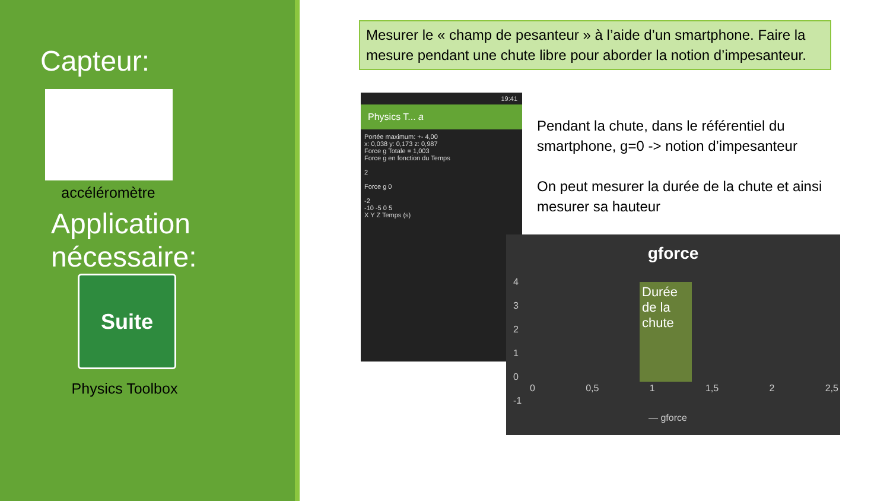Capteur:
accéléromètre
Application nécessaire:
Suite
Physics Toolbox
Mesurer le « champ de pesanteur » à l’aide d’un smartphone. Faire la mesure pendant une chute libre pour aborder la notion d’impesanteur.
19:41
Physics T... a
Portée maximum: +- 4,00
x: 0,038 y: 0,173 z: 0,987
Force g Totale = 1,003
Force g en fonction du Temps
2
Force g 0
-2
-10 -5 0 5
X Y Z Temps (s)
Pendant la chute, dans le référentiel du smartphone, g=0 -> notion d’impesanteur
On peut mesurer la durée de la chute et ainsi mesurer sa hauteur
gforce
Durée de la chute
4
3
2
1
0
-1
0 0,5 1 1,5 2 2,5
— gforce